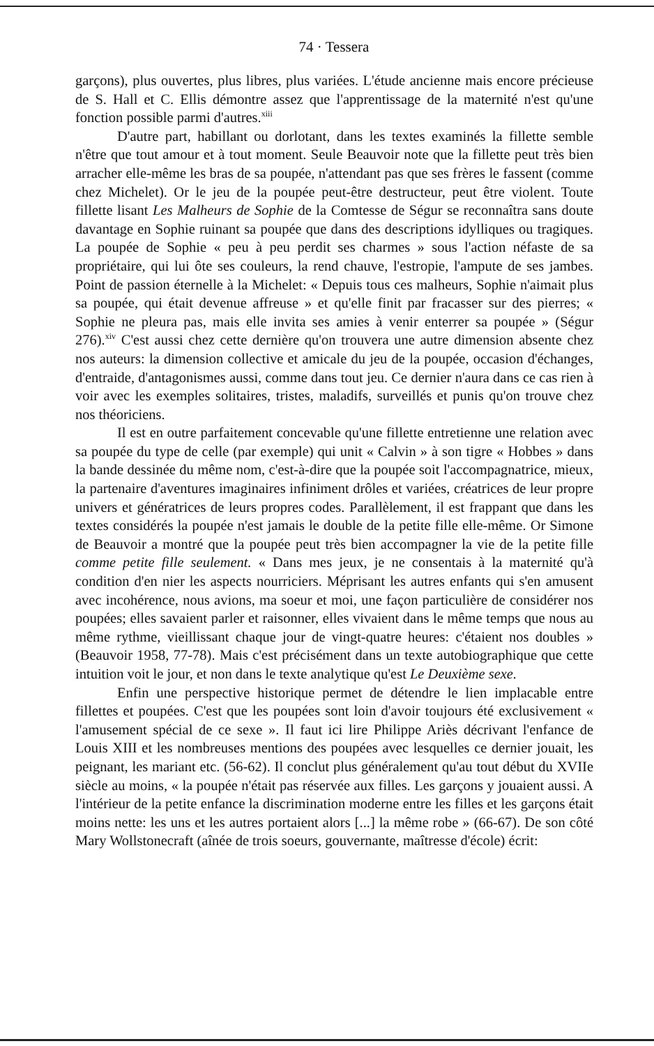74 · Tessera
garçons), plus ouvertes, plus libres, plus variées. L'étude ancienne mais encore précieuse de S. Hall et C. Ellis démontre assez que l'apprentissage de la maternité n'est qu'une fonction possible parmi d'autres.<sup>xiii</sup>
D'autre part, habillant ou dorlotant, dans les textes examinés la fillette semble n'être que tout amour et à tout moment. Seule Beauvoir note que la fillette peut très bien arracher elle-même les bras de sa poupée, n'attendant pas que ses frères le fassent (comme chez Michelet). Or le jeu de la poupée peut-être destructeur, peut être violent. Toute fillette lisant Les Malheurs de Sophie de la Comtesse de Ségur se reconnaîtra sans doute davantage en Sophie ruinant sa poupée que dans des descriptions idylliques ou tragiques. La poupée de Sophie « peu à peu perdit ses charmes » sous l'action néfaste de sa propriétaire, qui lui ôte ses couleurs, la rend chauve, l'estropie, l'ampute de ses jambes. Point de passion éternelle à la Michelet: « Depuis tous ces malheurs, Sophie n'aimait plus sa poupée, qui était devenue affreuse » et qu'elle finit par fracasser sur des pierres; « Sophie ne pleura pas, mais elle invita ses amies à venir enterrer sa poupée » (Ségur 276).<sup>xiv</sup> C'est aussi chez cette dernière qu'on trouvera une autre dimension absente chez nos auteurs: la dimension collective et amicale du jeu de la poupée, occasion d'échanges, d'entraide, d'antagonismes aussi, comme dans tout jeu. Ce dernier n'aura dans ce cas rien à voir avec les exemples solitaires, tristes, maladifs, surveillés et punis qu'on trouve chez nos théoriciens.
Il est en outre parfaitement concevable qu'une fillette entretienne une relation avec sa poupée du type de celle (par exemple) qui unit « Calvin » à son tigre « Hobbes » dans la bande dessinée du même nom, c'est-à-dire que la poupée soit l'accompagnatrice, mieux, la partenaire d'aventures imaginaires infiniment drôles et variées, créatrices de leur propre univers et génératrices de leurs propres codes. Parallèlement, il est frappant que dans les textes considérés la poupée n'est jamais le double de la petite fille elle-même. Or Simone de Beauvoir a montré que la poupée peut très bien accompagner la vie de la petite fille comme petite fille seulement. « Dans mes jeux, je ne consentais à la maternité qu'à condition d'en nier les aspects nourriciers. Méprisant les autres enfants qui s'en amusent avec incohérence, nous avions, ma soeur et moi, une façon particulière de considérer nos poupées; elles savaient parler et raisonner, elles vivaient dans le même temps que nous au même rythme, vieillissant chaque jour de vingt-quatre heures: c'étaient nos doubles » (Beauvoir 1958, 77-78). Mais c'est précisément dans un texte autobiographique que cette intuition voit le jour, et non dans le texte analytique qu'est Le Deuxième sexe.
Enfin une perspective historique permet de détendre le lien implacable entre fillettes et poupées. C'est que les poupées sont loin d'avoir toujours été exclusivement « l'amusement spécial de ce sexe ». Il faut ici lire Philippe Ariès décrivant l'enfance de Louis XIII et les nombreuses mentions des poupées avec lesquelles ce dernier jouait, les peignant, les mariant etc. (56-62). Il conclut plus généralement qu'au tout début du XVIIe siècle au moins, « la poupée n'était pas réservée aux filles. Les garçons y jouaient aussi. A l'intérieur de la petite enfance la discrimination moderne entre les filles et les garçons était moins nette: les uns et les autres portaient alors [...] la même robe » (66-67). De son côté Mary Wollstonecraft (aînée de trois soeurs, gouvernante, maîtresse d'école) écrit: